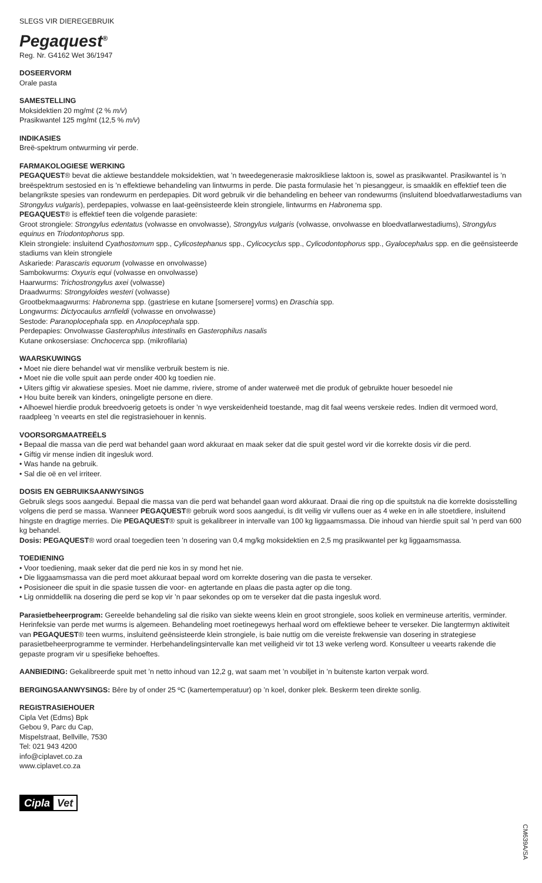SLEGS VIR DIEREGEBRUIK
Pegaquest<sup>®</sup>
Reg. Nr. G4162 Wet 36/1947
DOSEERVORM
Orale pasta
SAMESTELLING
Moksidektien 20 mg/mℓ (2 % m/v)
Prasikwantel 125 mg/mℓ (12,5 % m/v)
INDIKASIES
Breë-spektrum ontwurming vir perde.
FARMAKOLOGIESE WERKING
PEGAQUEST® bevat die aktiewe bestanddele moksidektien, wat ’n tweedegenerasie makrosikliese laktoon is, sowel as prasikwantel. Prasikwantel is ’n breëspektrum sestosied en is ’n effektiewe behandeling van lintwurms in perde. Die pasta formulasie het ’n piesanggeur, is smaaklik en effektief teen die belangrikste spesies van rondewurm en perdepapies. Dit word gebruik vir die behandeling en beheer van rondewurms (insluitend bloedvatlarwestadiums van Strongylus vulgaris), perdepapies, volwasse en laat-geënsisteerde klein strongiele, lintwurms en Habronema spp.
PEGAQUEST® is effektief teen die volgende parasiete:
Groot strongiele: Strongylus edentatus (volwasse en onvolwasse), Strongylus vulgaris (volwasse, onvolwasse en bloedvatlarwestadiums), Strongylus equinus en Triodontophorus spp.
Klein strongiele: insluitend Cyathostomum spp., Cylicostephanus spp., Cylicocyclus spp., Cylicodontophorus spp., Gyalocephalus spp. en die geënsisteerde stadiums van klein strongiele
Askariede: Parascaris equorum (volwasse en onvolwasse)
Sambokwurms: Oxyuris equi (volwasse en onvolwasse)
Haarwurms: Trichostrongylus axei (volwasse)
Draadwurms: Strongyloides westeri (volwasse)
Grootbekmaagwurms: Habronema spp. (gastriese en kutane [somersere] vorms) en Draschia spp.
Longwurms: Dictyocaulus arnfieldi (volwasse en onvolwasse)
Sestode: Paranoplocephala spp. en Anoplocephala spp.
Perdepapies: Onvolwasse Gasterophilus intestinalis en Gasterophilus nasalis
Kutane onkosersiase: Onchocerca spp. (mikrofilaria)
WAARSKUWINGS
• Moet nie diere behandel wat vir menslike verbruik bestem is nie.
• Moet nie die volle spuit aan perde onder 400 kg toedien nie.
• Uiters giftig vir akwatiese spesies. Moet nie damme, riviere, strome of ander waterweë met die produk of gebruikte houer besoedel nie
• Hou buite bereik van kinders, oningeligte persone en diere.
• Alhoewel hierdie produk breedvoerig getoets is onder ’n wye verskeidenheid toestande, mag dit faal weens verskeie redes. Indien dit vermoed word, raadpleeg ’n veearts en stel die registrasiehouer in kennis.
VOORSORGMAATREËLS
• Bepaal die massa van die perd wat behandel gaan word akkuraat en maak seker dat die spuit gestel word vir die korrekte dosis vir die perd.
• Giftig vir mense indien dit ingesluk word.
• Was hande na gebruik.
• Sal die oë en vel irriteer.
DOSIS EN GEBRUIKSAANWYSINGS
Gebruik slegs soos aangedui. Bepaal die massa van die perd wat behandel gaan word akkuraat. Draai die ring op die spuitstuk na die korrekte dosisstelling volgens die perd se massa. Wanneer PEGAQUEST® gebruik word soos aangedui, is dit veilig vir vullens ouer as 4 weke en in alle stoetdiere, insluitend hingste en dragtige merries. Die PEGAQUEST® spuit is gekalibreer in intervalle van 100 kg liggaamsmassa. Die inhoud van hierdie spuit sal ’n perd van 600 kg behandel.
Dosis: PEGAQUEST® word oraal toegedien teen ’n dosering van 0,4 mg/kg moksidektien en 2,5 mg prasikwantel per kg liggaamsmassa.
TOEDIENING
• Voor toediening, maak seker dat die perd nie kos in sy mond het nie.
• Die liggaamsmassa van die perd moet akkuraat bepaal word om korrekte dosering van die pasta te verseker.
• Posisioneer die spuit in die spasie tussen die voor- en agtertande en plaas die pasta agter op die tong.
• Lig onmiddellik na dosering die perd se kop vir ’n paar sekondes op om te verseker dat die pasta ingesluk word.
Parasietbeheerprogram: Gereelde behandeling sal die risiko van siekte weens klein en groot strongiele, soos koliek en vermineuse arteritis, verminder.
Herinfeksie van perde met wurms is algemeen. Behandeling moet roetinegewys herhaal word om effektiewe beheer te verseker. Die langtermyn aktiwiteit van PEGAQUEST® teen wurms, insluitend geënsisteerde klein strongiele, is baie nuttig om die vereiste frekwensie van dosering in strategiese parasietbeheerprogramme te verminder. Herbehandelingsintervalle kan met veiligheid vir tot 13 weke verleng word. Konsulteer u veearts rakende die gepaste program vir u spesifieke behoeftes.
AANBIEDING: Gekalibreerde spuit met ’n netto inhoud van 12,2 g, wat saam met ’n voubiljet in ’n buitenste karton verpak word.
BERGINGSAANWYSINGS: Bêre by of onder 25 ºC (kamertemperatuur) op ’n koel, donker plek. Beskerm teen direkte sonlig.
REGISTRASIEHOUER
Cipla Vet (Edms) Bpk
Gebou 9, Parc du Cap,
Mispelstraat, Bellville, 7530
Tel: 021 943 4200
info@ciplavet.co.za
www.ciplavet.co.za
Cipla Vet
CM639A/SA